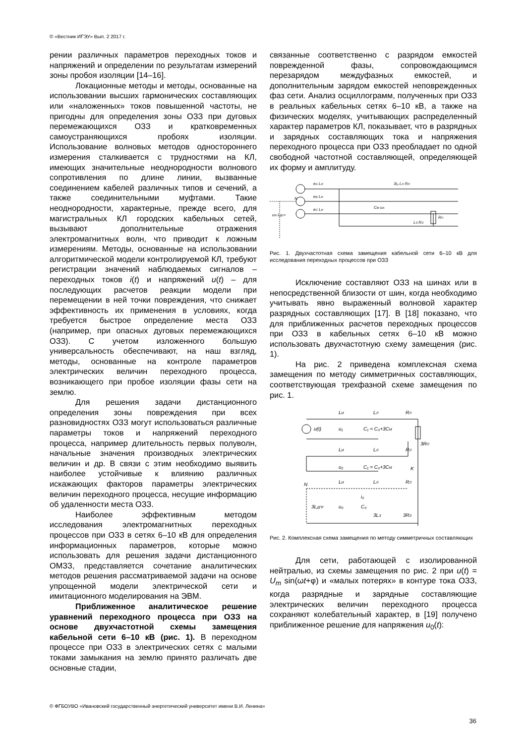© «Вестник ИГЭУ» Вып. 2 2017 г.
рении различных параметров переходных токов и напряжений и определении по результатам измерений зоны пробоя изоляции [14–16].
Локационные методы и методы, основанные на использовании высших гармонических составляющих или «наложенных» токов повышенной частоты, не пригодны для определения зоны ОЗЗ при дуговых перемежающихся ОЗЗ и кратковременных самоустраняющихся пробоях изоляции. Использование волновых методов одностороннего измерения сталкивается с трудностями на КЛ, имеющих значительные неоднородности волнового сопротивления по длине линии, вызванные соединением кабелей различных типов и сечений, а также соединительными муфтами. Такие неоднородности, характерные, прежде всего, для магистральных КЛ городских кабельных сетей, вызывают дополнительные отражения электромагнитных волн, что приводит к ложным измерениям. Методы, основанные на использовании алгоритмической модели контролируемой КЛ, требуют регистрации значений наблюдаемых сигналов – переходных токов i(t) и напряжений u(t) – для последующих расчетов реакции модели при перемещении в ней точки повреждения, что снижает эффективность их применения в условиях, когда требуется быстрое определение места ОЗЗ (например, при опасных дуговых перемежающихся ОЗЗ). С учетом изложенного большую универсальность обеспечивают, на наш взгляд, методы, основанные на контроле параметров электрических величин переходного процесса, возникающего при пробое изоляции фазы сети на землю.
Для решения задачи дистанционного определения зоны повреждения при всех разновидностях ОЗЗ могут использоваться различные параметры токов и напряжений переходного процесса, например длительность первых полуволн, начальные значения производных электрических величин и др. В связи с этим необходимо выявить наиболее устойчивые к влиянию различных искажающих факторов параметры электрических величин переходного процесса, несущие информацию об удаленности места ОЗЗ.
Наиболее эффективным методом исследования электромагнитных переходных процессов при ОЗЗ в сетях 6–10 кВ для определения информационных параметров, которые можно использовать для решения задачи дистанционного ОМЗЗ, представляется сочетание аналитических методов решения рассматриваемой задачи на основе упрощенной модели электрической сети и имитационного моделирования на ЭВМ.
Приближенное аналитическое решение уравнений переходного процесса при ОЗЗ на основе двухчастотной схемы замещения кабельной сети 6–10 кВ (рис. 1). В переходном процессе при ОЗЗ в электрических сетях с малыми токами замыкания на землю принято различать две основные стадии,
связанные соответственно с разрядом емкостей поврежденной фазы, сопровождающимся перезарядом междуфазных емкостей, и дополнительным зарядом емкостей неповрежденных фаз сети. Анализ осциллограмм, полученных при ОЗЗ в реальных кабельных сетях 6–10 кВ, а также на физических моделях, учитывающих распределенный характер параметров КЛ, показывает, что в разрядных и зарядных составляющих тока и напряжения переходного процесса при ОЗЗ преобладает по одной свободной частотной составляющей, определяющей их форму и амплитуду.
eA LИ
eB LИ
eC LИ
3i₀ LЛ RЛ
CМ uA
uN LДГР
RП
LЗ RЗ
N
Рис. 1. Двухчастотная схема замещения кабельной сети 6–10 кВ для исследования переходных процессов при ОЗЗ
Исключение составляют ОЗЗ на шинах или в непосредственной близости от шин, когда необходимо учитывать явно выраженный волновой характер разрядных составляющих [17]. В [18] показано, что для приближенных расчетов переходных процессов при ОЗЗ в кабельных сетях 6–10 кВ можно использовать двухчастотную схему замещения (рис. 1).
На рис. 2 приведена комплексная схема замещения по методу симметричных составляющих, соответствующая трехфазной схеме замещения по рис. 1.
LИ
LЛ
RЛ
u(t)
u₁
C₁ = C₀+3CМ
3RП
LИ
LЛ
RЛ
u₂
C₁ = C₀+3CМ
K
N
LИ
LЛ
RЛ
i₀
3LДГР
u₀
C₀
3LЗ
3RЗ
Рис. 2. Комплексная схема замещения по методу симметричных составляющих
Для сети, работающей с изолированной нейтралью, из схемы замещения по рис. 2 при u(t) = U<sub>m</sub> sin(ωt+φ) и «малых потерях» в контуре тока ОЗЗ, когда разрядные и зарядные составляющие электрических величин переходного процесса сохраняют колебательный характер, в [19] получено приближенное решение для напряжения u<sub>0</sub>(t):
© ФГБОУВО «Ивановский государственный энергетический университет имени В.И. Ленина»
36